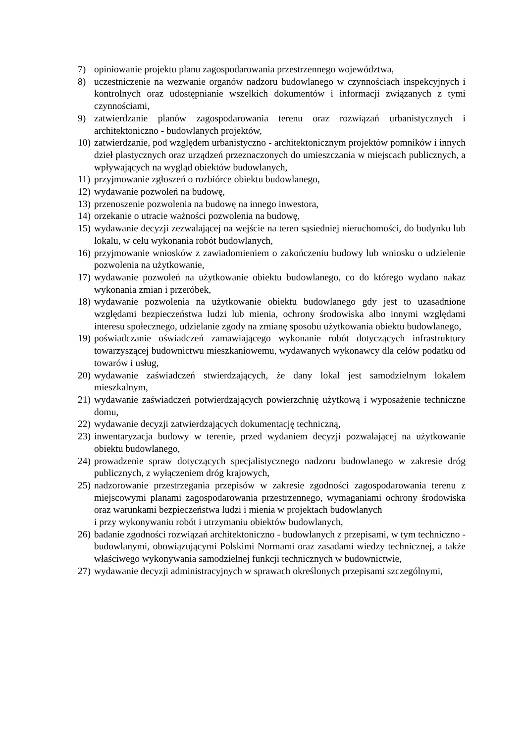7) opiniowanie projektu planu zagospodarowania przestrzennego województwa,
8) uczestniczenie na wezwanie organów nadzoru budowlanego w czynnościach inspekcyjnych i kontrolnych oraz udostępnianie wszelkich dokumentów i informacji związanych z tymi czynnościami,
9) zatwierdzanie planów zagospodarowania terenu oraz rozwiązań urbanistycznych i architektoniczno - budowlanych projektów,
10) zatwierdzanie, pod względem urbanistyczno - architektonicznym projektów pomników i innych dzieł plastycznych oraz urządzeń przeznaczonych do umieszczania w miejscach publicznych, a wpływających na wygląd obiektów budowlanych,
11) przyjmowanie zgłoszeń o rozbiórce obiektu budowlanego,
12) wydawanie pozwoleń na budowę,
13) przenoszenie pozwolenia na budowę na innego inwestora,
14) orzekanie o utracie ważności pozwolenia na budowę,
15) wydawanie decyzji zezwalającej na wejście na teren sąsiedniej nieruchomości, do budynku lub lokalu, w celu wykonania robót budowlanych,
16) przyjmowanie wniosków z zawiadomieniem o zakończeniu budowy lub wniosku o udzielenie pozwolenia na użytkowanie,
17) wydawanie pozwoleń na użytkowanie obiektu budowlanego, co do którego wydano nakaz wykonania zmian i przeróbek,
18) wydawanie pozwolenia na użytkowanie obiektu budowlanego gdy jest to uzasadnione względami bezpieczeństwa ludzi lub mienia, ochrony środowiska albo innymi względami interesu społecznego, udzielanie zgody na zmianę sposobu użytkowania obiektu budowlanego,
19) poświadczanie oświadczeń zamawiającego wykonanie robót dotyczących infrastruktury towarzyszącej budownictwu mieszkaniowemu, wydawanych wykonawcy dla celów podatku od towarów i usług,
20) wydawanie zaświadczeń stwierdzających, że dany lokal jest samodzielnym lokalem mieszkalnym,
21) wydawanie zaświadczeń potwierdzających powierzchnię użytkową i wyposażenie techniczne domu,
22) wydawanie decyzji zatwierdzających dokumentację techniczną,
23) inwentaryzacja budowy w terenie, przed wydaniem decyzji pozwalającej na użytkowanie obiektu budowlanego,
24) prowadzenie spraw dotyczących specjalistycznego nadzoru budowlanego w zakresie dróg publicznych, z wyłączeniem dróg krajowych,
25) nadzorowanie przestrzegania przepisów w zakresie zgodności zagospodarowania terenu z miejscowymi planami zagospodarowania przestrzennego, wymaganiami ochrony środowiska oraz warunkami bezpieczeństwa ludzi i mienia w projektach budowlanych
i przy wykonywaniu robót i utrzymaniu obiektów budowlanych,
26) badanie zgodności rozwiązań architektoniczno - budowlanych z przepisami, w tym techniczno - budowlanymi, obowiązującymi Polskimi Normami oraz zasadami wiedzy technicznej, a także właściwego wykonywania samodzielnej funkcji technicznych w budownictwie,
27) wydawanie decyzji administracyjnych w sprawach określonych przepisami szczególnymi,